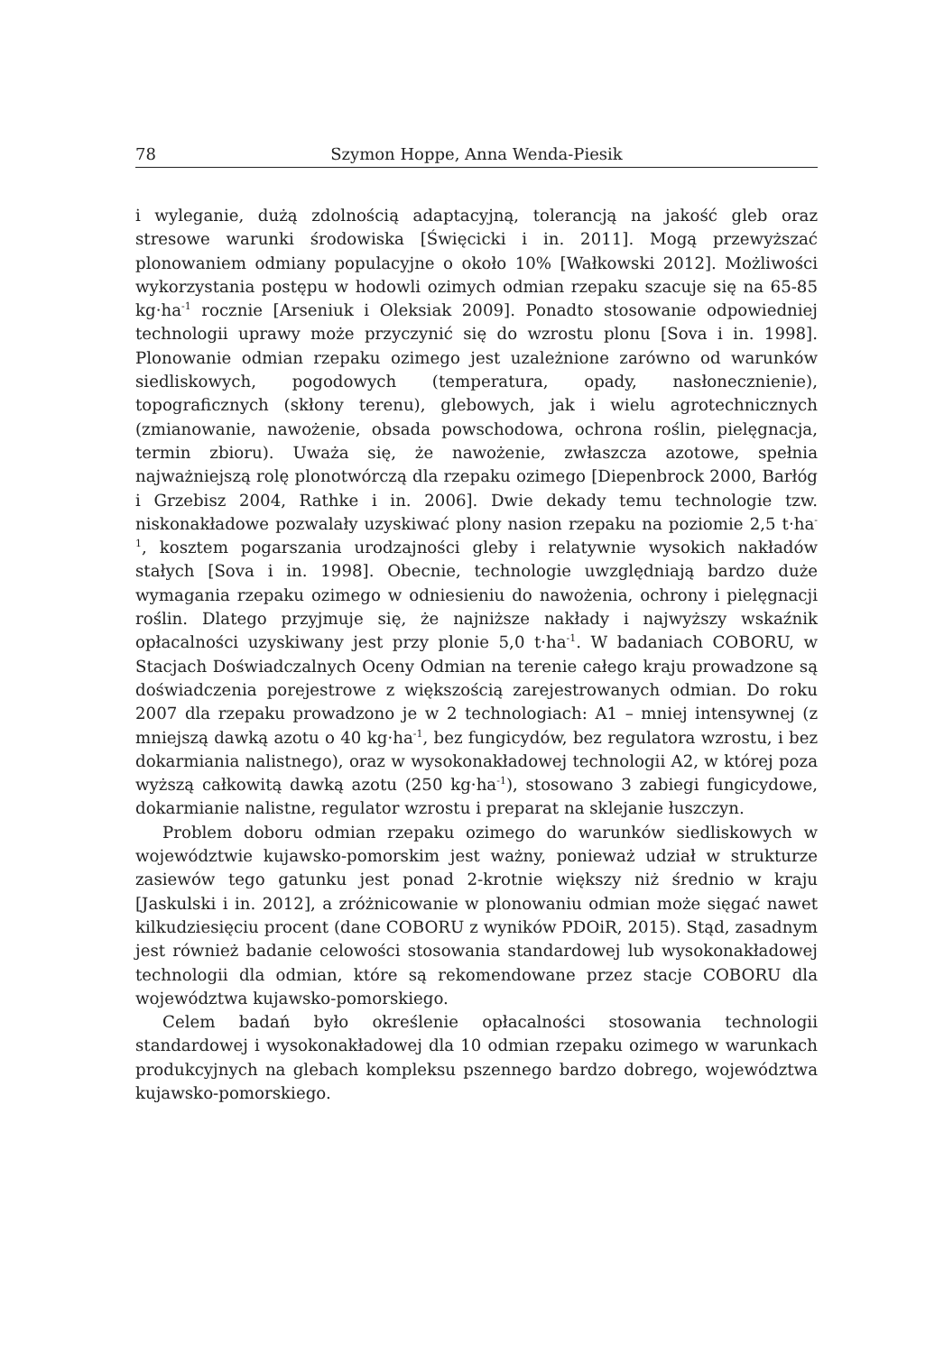78 Szymon Hoppe, Anna Wenda-Piesik
i wyleganie, dużą zdolnością adaptacyjną, tolerancją na jakość gleb oraz stresowe warunki środowiska [Święcicki i in. 2011]. Mogą przewyższać plonowaniem odmiany populacyjne o około 10% [Wałkowski 2012]. Możliwości wykorzystania postępu w hodowli ozimych odmian rzepaku szacuje się na 65-85 kg·ha<sup>-1</sup> rocznie [Arseniuk i Oleksiak 2009]. Ponadto stosowanie odpowiedniej technologii uprawy może przyczynić się do wzrostu plonu [Sova i in. 1998]. Plonowanie odmian rzepaku ozimego jest uzależnione zarówno od warunków siedliskowych, pogodowych (temperatura, opady, nasłonecznienie), topograficznych (skłony terenu), glebowych, jak i wielu agrotechnicznych (zmianowanie, nawożenie, obsada powschodowa, ochrona roślin, pielęgnacja, termin zbioru). Uważa się, że nawożenie, zwłaszcza azotowe, spełnia najważniejszą rolę plonotwórczą dla rzepaku ozimego [Diepenbrock 2000, Barłóg i Grzebisz 2004, Rathke i in. 2006]. Dwie dekady temu technologie tzw. niskonakładowe pozwalały uzyskiwać plony nasion rzepaku na poziomie 2,5 t·ha<sup>-1</sup>, kosztem pogarszania urodzajności gleby i relatywnie wysokich nakładów stałych [Sova i in. 1998]. Obecnie, technologie uwzględniają bardzo duże wymagania rzepaku ozimego w odniesieniu do nawożenia, ochrony i pielęgnacji roślin. Dlatego przyjmuje się, że najniższe nakłady i najwyższy wskaźnik opłacalności uzyskiwany jest przy plonie 5,0 t·ha<sup>-1</sup>. W badaniach COBORU, w Stacjach Doświadczalnych Oceny Odmian na terenie całego kraju prowadzone są doświadczenia porejestrowe z większością zarejestrowanych odmian. Do roku 2007 dla rzepaku prowadzono je w 2 technologiach: A1 – mniej intensywnej (z mniejszą dawką azotu o 40 kg·ha<sup>-1</sup>, bez fungicydów, bez regulatora wzrostu, i bez dokarmiania nalistnego), oraz w wysokonakładowej technologii A2, w której poza wyższą całkowitą dawką azotu (250 kg·ha<sup>-1</sup>), stosowano 3 zabiegi fungicydowe, dokarmianie nalistne, regulator wzrostu i preparat na sklejanie łuszczyn.
Problem doboru odmian rzepaku ozimego do warunków siedliskowych w województwie kujawsko-pomorskim jest ważny, ponieważ udział w strukturze zasiewów tego gatunku jest ponad 2-krotnie większy niż średnio w kraju [Jaskulski i in. 2012], a zróżnicowanie w plonowaniu odmian może sięgać nawet kilkudziesięciu procent (dane COBORU z wyników PDOiR, 2015). Stąd, zasadnym jest również badanie celowości stosowania standardowej lub wysokonakładowej technologii dla odmian, które są rekomendowane przez stacje COBORU dla województwa kujawsko-pomorskiego.
Celem badań było określenie opłacalności stosowania technologii standardowej i wysokonakładowej dla 10 odmian rzepaku ozimego w warunkach produkcyjnych na glebach kompleksu pszennego bardzo dobrego, województwa kujawsko-pomorskiego.